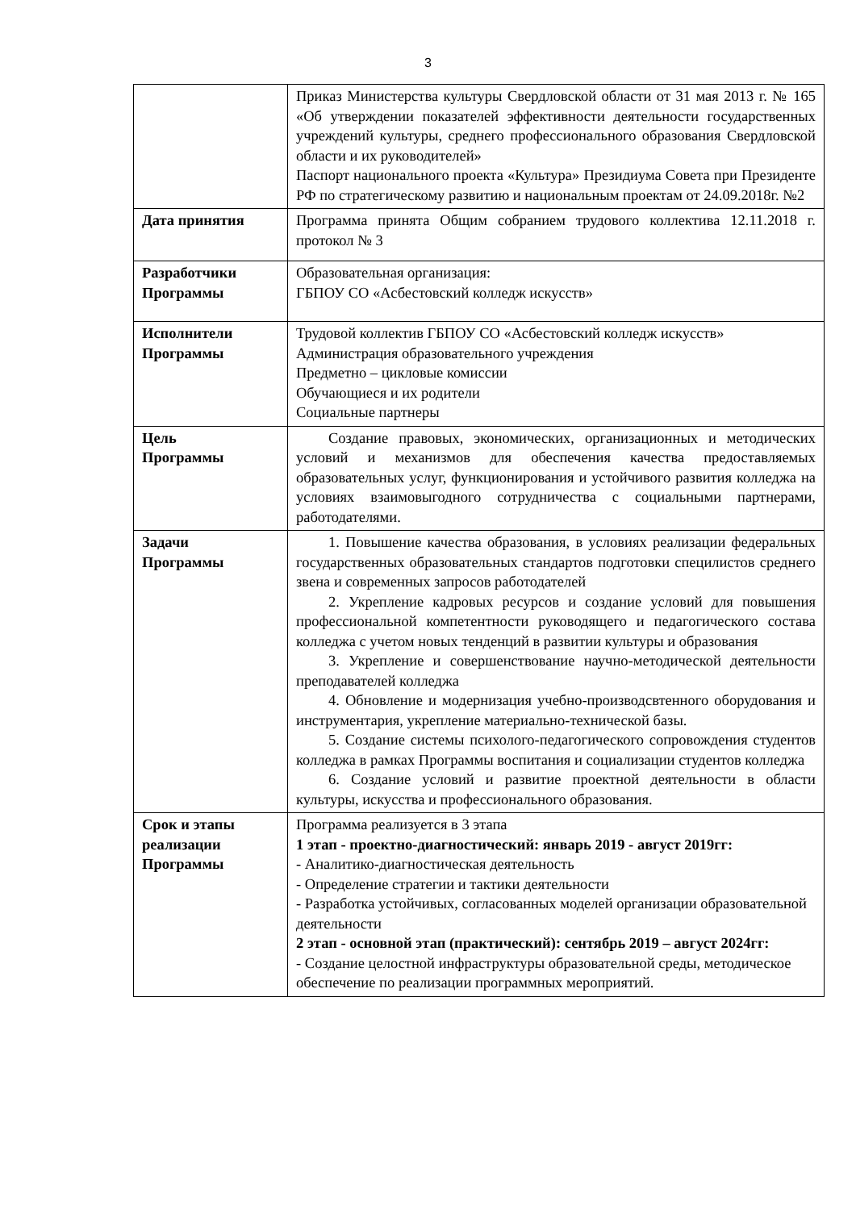3
| | Приказ Министерства культуры Свердловской области от 31 мая 2013 г. № 165 «Об утверждении показателей эффективности деятельности государственных учреждений культуры, среднего профессионального образования Свердловской области и их руководителей» Паспорт национального проекта «Культура» Президиума Совета при Президенте РФ по стратегическому развитию и национальным проектам от 24.09.2018г. №2 |
| Дата принятия | Программа принята Общим собранием трудового коллектива 12.11.2018 г. протокол № 3 |
| Разработчики Программы | Образовательная организация: ГБПОУ СО «Асбестовский колледж искусств» |
| Исполнители Программы | Трудовой коллектив ГБПОУ СО «Асбестовский колледж искусств» Администрация образовательного учреждения Предметно – цикловые комиссии Обучающиеся и их родители Социальные партнеры |
| Цель Программы | Создание правовых, экономических, организационных и методических условий и механизмов для обеспечения качества предоставляемых образовательных услуг, функционирования и устойчивого развития колледжа на условиях взаимовыгодного сотрудничества с социальными партнерами, работодателями. |
| Задачи Программы | 1. Повышение качества образования, в условиях реализации федеральных государственных образовательных стандартов подготовки специлистов среднего звена и современных запросов работодателей 2. Укрепление кадровых ресурсов и создание условий для повышения профессиональной компетентности руководящего и педагогического состава колледжа с учетом новых тенденций в развитии культуры и образования 3. Укрепление и совершенствование научно-методической деятельности преподавателей колледжа 4. Обновление и модернизация учебно-производсвтенного оборудования и инструментария, укрепление материально-технической базы. 5. Создание системы психолого-педагогического сопровождения студентов колледжа в рамках Программы воспитания и социализации студентов колледжа 6. Создание условий и развитие проектной деятельности в области культуры, искусства и профессионального образования. |
| Срок и этапы реализации Программы | Программа реализуется в 3 этапа 1 этап - проектно-диагностический: январь 2019 - август 2019гг: - Аналитико-диагностическая деятельность - Определение стратегии и тактики деятельности - Разработка устойчивых, согласованных моделей организации образовательной деятельности 2 этап - основной этап (практический): сентябрь 2019 – август 2024гг: - Создание целостной инфраструктуры образовательной среды, методическое обеспечение по реализации программных мероприятий. |